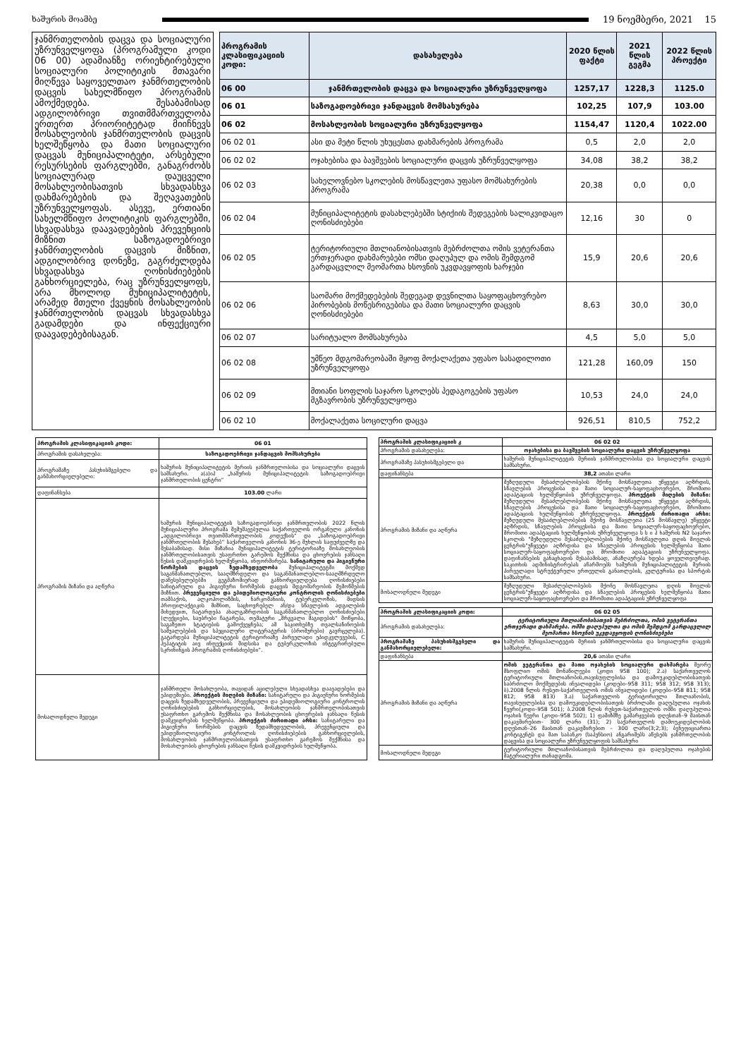ხაშურის მოამბე 19 ნოემბერი, 2021 15
ჯანმრთელობის დაცვა და სოციალური უზრუნველყოფა (პროგრამული კოდი 06 00) ადამიანზე ორიენტირებული სოციალური პოლიტიკის მთავარი მიღწევა საყოველთაო ჯანმრთელობის დაცვის სახელმწიფო პროგრამის ამოქმედება. შესაბამისად ადგილობრივი თვითმმართველობა ერთერთ პრიორიტეტად მიიჩნევს მოსახლეობის ჯანმრთელობის დაცვის ხელშეწყობა და მათი სოციალური დაცვას მუნიციპალიტეტი, არსებული რესურსების ფარგლებში, განაგრძობს სოციალურად დაუცველი მოსახლეობისათვის სხვადასხვა დახმარებების და შეღავათების უზრუნველყოფას. ასევე, ერთიანი სახელმწიფო პოლიტიკის ფარგლებში, სხვადასხვა დაავადებების პრევენციის მიზნით საზოგადოებრივი ჯანმრთელობის დაცვის მიზნით, ადგილობრივ დონეზე, გაგრძელდება სხვადასხვა ღონისძიებების განხორციელება, რაც უზრუნველყოფს, არა მხოლოდ მუნიციპალიტეტის, არამედ მთელი ქვეყნის მოსახლეობის ჯანმრთელობის დაცვას სხვადასხვა გადამდები და ინფექციური დაავადებებისაგან.
| პროგრამის კლასიფიკაციის კოდი: | დასახელება | 2020 წლის ფაქტი | 2021 წლის გეგმა | 2022 წლის პროექტი |
| --- | --- | --- | --- | --- |
| 06 00 | ჯანმრთელობის დაცვა და სოციალური უზრუნველყოფა | 1257,17 | 1228,3 | 1125.0 |
| 06 01 | საზოგადოებრივი ჯანდაცვის მომსახურება | 102,25 | 107,9 | 103.00 |
| 06 02 | მოსახლეობის სოციალური უზრუნველყოფა | 1154,47 | 1120,4 | 1022.00 |
| 06 02 01 | ასი და მეტი წლის უხუცესთა დახმარების პროგრამა | 0,5 | 2,0 | 2,0 |
| 06 02 02 | ოჯახებისა და ბავშვების სოციალური დაცვის უზრუნველყოფა | 34,08 | 38,2 | 38,2 |
| 06 02 03 | სახელოვნებო სკოლების მოსწავლეთა უფასო მომსახურების პროგრამა | 20,38 | 0,0 | 0,0 |
| 06 02 04 | მუნიციპალიტეტის დასახლებებში სტიქიის შედეგების სალიკვიდაცო ღონისძიებები | 12,16 | 30 | 0 |
| 06 02 05 | ტერიტორიული მთლიანობისათვის მებრძოლთა ომის ვეტერანთა ერთჯერადი დახმარებები ომსი დაღუპულ და ომის შემდგომ გარდაცვლილ მეომართა ხსოვნის უკვდავყოფის ხარჯები | 15,9 | 20,6 | 20,6 |
| 06 02 06 | საომარი მოქმედებების შედეგად დევნილთა საყოფაცხოვრებო პირობების მოწესრიგებისა და მათი სოციალური დაცვის ღონისძიებები | 8,63 | 30,0 | 30,0 |
| 06 02 07 | სარიტუალო მომსახურება | 4,5 | 5,0 | 5,0 |
| 06 02 08 | უმწეო მდგომარეობაში მყოფ მოქალაქეთა უფასო სასადილოთი უზრუნველყოფა | 121,28 | 160,09 | 150 |
| 06 02 09 | მთიანი სოფლის საჯარო სკოლებს პედაგოგების უფასო მგზავრობის უზრუნველყოფა | 10,53 | 24,0 | 24,0 |
| 06 02 10 | მოქალაქეთა სოცილური დაცვა | 926,51 | 810,5 | 752,2 |
| პროგრამის კლასიფიკაციის კოდი: | 06 01 |
| პროგრამის დასახელება: | საზოგადოებრივი ჯანდაცვის მომსახურება |
| პროგრამაზე პასუხისმგებელი და განმახორციელებელი: | ხაშურის მუნიციპალიტეტის მერიის ჯანმრთელობისა და სოციალური დაცვის სამსახური. ა(ა)იპ „ხაშურის მუნიციპალიტეტის საზოგადოებრივი ჯანმრთელობის ცენტრი“ |
| დაფინანსება | 103.00 ლარი |
| პროგრამის მიზანი და აღწერა | ხაშურის მუნიციპალიტეტის საზოგადოებრივი ჯანმრთელობის 2022 წლის მუნიციპალური პროგრამა შემუშავებულია საქართველოს ორგანული კანონის „ადგილობრივი თვითმმართველობის კოდექსის“ და „საზოგადოებრივი ჯანმრთელობის შესახებ“ საქართველოს კანონის 36-ე მუხლის საფუძველზე და შესაბამისად. მისი მიზანია მუნიციპალიტეტის ტერიტორიაზე მოსახლეობის ჯანმრთელობისათვის უსაფრთხო გარემოს შექმნისა და ცხოვრების ჯანსაღი წესის დამკვიდრების ხელშეწყობა, ინფორმირება. სანიტარული და ჰიგიენური ნორმების დაცვის ზედამხედველობა მუნიციპალიტეტში მოქმედ საგანმანათლებლო, სააღმზრდელო და საგანმანათლებლო-სააღმზრდელო დაწესებულებებში გეგმაზომიერად განხორციელდება ღონისძიებები სანიტარული და ჰიგიენური ნორმების დაცვის მდგომარეობის შემოწმების მიზნით. პრევენციული და ეპიდემიოლოგიური კონტროლის ღონისძიებები თამბაქოს, ალკოჰოლიზმის, ნარკომანიის, ტუბერკულოზის, შიდსის პროფილაქტიკის მიზნით, საცხოვრებელ ან/და სწავლების ადგილების მიხედვით, ჩატარდება ახალგაზრდობის საგანმანათლებლო ღონისძიებები (ლექციები, საუბრები ჩატარება, თემატური „მრგვალი მაგიდების“ მოწყობა, საგაზეთო სტატიების გამოქვეყნება; ამ საკითხებზე თვალსაჩინოების საშუალებების და სპეციალური ლიტერატურის (ბროშურები) გავრცელება). გატარდება მუნიციპალიტეტის ტერიტორიაზე პირველადი ეპიდკვლევების, C ჰეპატიტის აივ ინფექციის შიდსისა და ტუბერკულოზის ინტეგრირებული სკრინინგის პროგრამის ღონისძიებები“. |
| მოსალოდნელი შედეგი | ჯანმრთელი მოსახლეობა, თავიდან აცილებული სხვადასხვა დაავადებები და ეპიდემიები. პროექტის მიღების მიზანი: სანიტარული და ჰიგიენური ნორმების დაცვის ზედამხედველობის, პრევენციული და ეპიდემიოლოგიური კონტროლის ღონისძიებების განხორციელების, მოსახლეობის ჯანმრთელობისათვის უსაფრთხო გარემოს შექმნისა და მოსახლეობის ცხოვრების ჯანსაღი წესის დამკვიდრების ხელშეწყობა. პროექტის ძირითადი არსი: სანიტარული და ჰიგიენური ნორმების დაცვის ზედამხედველობის, პრევენციული და ეპიდემიოლოგიური კონტროლის ღონისძიებების განხორციელების, მოსახლეობის ჯანმრთელობისათვის უსაფრთხო გარემოს შექმნისა და მოსახლეობის ცხოვრების ჯანსაღი წესის დამკვიდრების ხელშეწყობა. |
| პროგრამის კლასიფიკაციის კ | 06 02 02 |
| პროგრამის დასახელება: | ოჯახებისა და ბავშვების სოციალური დაცვის უზრუნველყოფა |
| პროგრამაზე პასუხისმგებელი და | ხაშურის მუნიციპალიტეტის მერიის ჯანმრთელობისა და სოციალური დაცვის სამსახური. |
| დაფინანსება | 38,2 ათასი ლარი |
| პროგრამის მიზანი და აღწერა | შეზღუდული შესაძლებლობების მქონე მოსწავლეთა უწყვეტი აღზრდის, სწავლების პროცესისა და მათი სოციალურ-საყოფაცხოვრებო, შრომითი ადაპტაციის ხელშეწყობის უზრუნველყოფა. პროექტის მიღების მიზანი: შეზღუდული შესაძლებლობების მქონე მოსწავლეთა უწყვეტი აღზრდის, სწავლების პროცესისა და მათი სოციალურ-საყოფაცხოვრებო, შრომითი ადაპტაციის ხელშეწყობის უზრუნველყოფა. პროექტის ძირითადი არსი: შეზღუდული შესაძლებლობების მქონე მოსწავლეთა (25 მოსწავლე) უწყვეტი აღზრდის, სწავლების პროცესისა და მათი სოციალურ-საყოფაცხოვრებო, შრომითი ადაპტაციის ხელშეწყობის უზრუნველყოფა ს ს ი პ ხაშურის N2 საჯარო სკოლის "შეზღუდული შესაძლებლობების მქონე მოსწავლეთა დღის მოვლის ცენტრის"უწყვეტი აღზრდისა და სწავლების პროცესის ხელშეწყობა მათი სოციალურ-საყოფაცხოვრებო და შრომითი ადაპტაციის უზრუნველყოფა. დაფინანსების განაცხადის შესაბამისად, ანაზღაურება ხდება ყოველთვიურად. საკითხის ადმინისტრირებას აწარმოებს ხაშურის მუნიციპალიტეტის მერიის პირველადი სტრუქტურული ერთეულის განათლების, კულტურისა და სპორტის სამსახური. |
| მოსალოდნელი შედეგი | შეზღუდული შესაძლებლობების მქონე მოსწავლეთა დღის მოვლის ცენტრის"უწყვეტი აღზრდისა და სწავლების პროცესის ხელშეწყობა მათი სოციალურ-საყოფაცხოვრებო და შრომითი ადაპტაციის უზრუნველყოფა |
| პროგრამის კლასიფიკაციის კოდი: | 06 02 05 |
| პროგრამის დასახელება: | ტერიტორიული მთლიანობისათვის მებრძოლთა, ომის ვეტერანთა ერთჯერადი დახმარება. ომში დაღუპულთა და ომის შემდგომ გარდაცვლილ მეომართა ხსოვნის უკვდავყოფის ღონისძიებები |
| პროგრამაზე პასუხისმგებელი და განმახორციელებელი: | ხაშურის მუნიციპალიტეტის მერიის ჯანმრთელობისა და სოციალური დაცვის სამსახური. |
| დაფინანსება | 20,6 ათასი ლარი |
| პროგრამის მიზანი და აღწერა | ომის ვეტერანთა და მათი ოჯახების სოციალური დახმარება მეორე მსოფლიო ომის მონაწილეები (კოდი 958 100); 2.ა) საქართველოს ტერიტორიული მთლიანობის,თავისუფლებისა და დამოუკიდებლობისათვის საბრძოლო მოქმედების ინვალიდები (კოდები–958 311; 958 312; 958 313); ბ).2008 წლის რუსეთ-საქართველოს ომის ინვალიდები (კოდები–958 811; 958 812; 958 813) 3.ა) საქართველოს ტერიტორიული მთლიანობის, თავისუფლებისა და დამოუკიდებლობისათვის ბრძოლაში დაღუპულთა ოჯახის წევრი(კოდი–958 501); ბ.2008 წლის რუსეთ-საქართველოს ომში დაღუპულთა ოჯახის წევრი (კოდი–958 502); 1) ფაშიზმზე გამარჯვების დღესთან–9 მაისთან დაკავშირებით– 300 ლარი (31); 2) საქართველოს დამოუკიდებლობის დღესთან–26 მაისთან დაკავშირებით – 300 ლარი(3;2;3); ბენეფიციართა კონტიგენტს და მათ საბანკო (საპენსიო) ანგარიშებს აწესებს ჯანმრთელობის დაცვისა და სოციალური უზრუნველყოფის სამსახური |
| მოსალოდნელი შედეგი | ტერიტორიული მთლიანობისათვის მებრძოლთა და დაღუპულთა ოჯახების მატერიალური თანადგომა. |